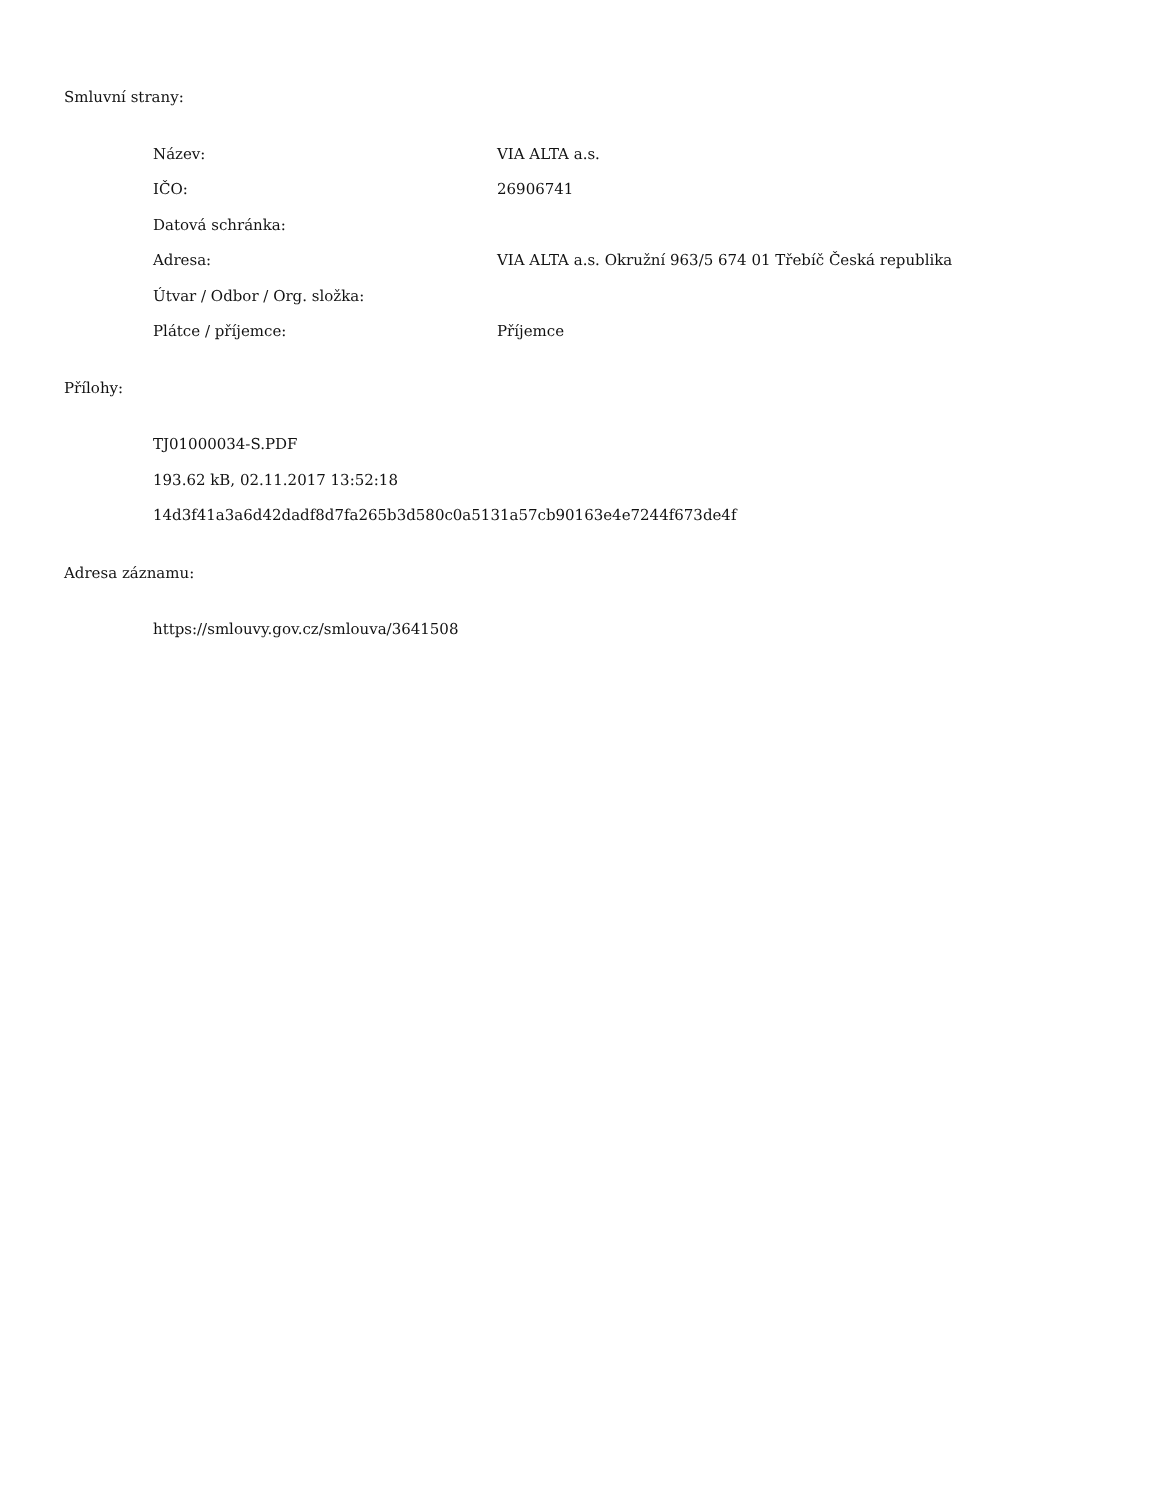Smluvní strany:
| Název: | VIA ALTA a.s. |
| IČO: | 26906741 |
| Datová schránka: | |
| Adresa: | VIA ALTA a.s. Okružní 963/5 674 01 Třebíč Česká republika |
| Útvar / Odbor / Org. složka: | |
| Plátce / příjemce: | Příjemce |
Přílohy:
TJ01000034-S.PDF
193.62 kB, 02.11.2017 13:52:18
14d3f41a3a6d42dadf8d7fa265b3d580c0a5131a57cb90163e4e7244f673de4f
Adresa záznamu:
https://smlouvy.gov.cz/smlouva/3641508